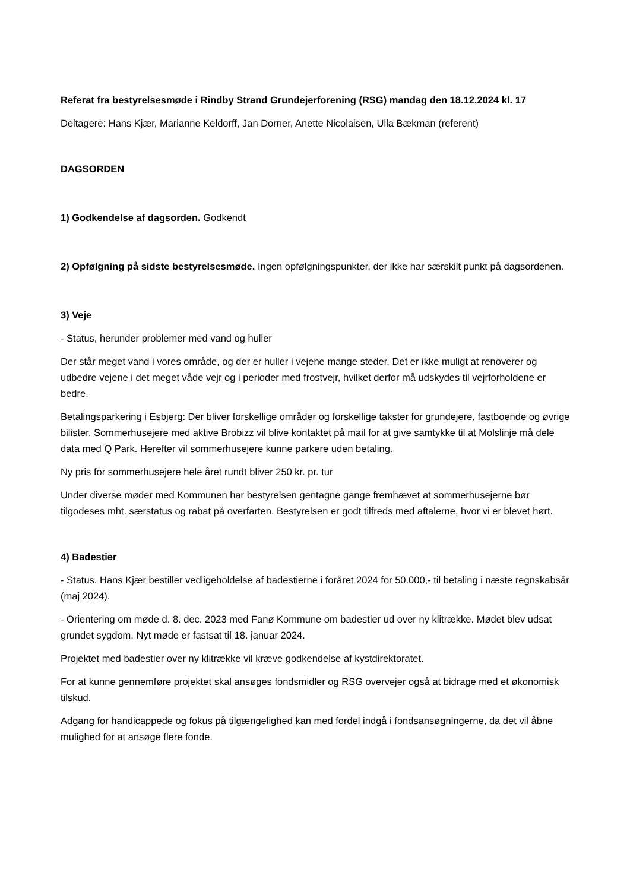Referat fra bestyrelsesmøde i Rindby Strand Grundejerforening (RSG) mandag den 18.12.2024 kl. 17
Deltagere: Hans Kjær, Marianne Keldorff, Jan Dorner, Anette Nicolaisen, Ulla Bækman (referent)
DAGSORDEN
1) Godkendelse af dagsorden. Godkendt
2) Opfølgning på sidste bestyrelsesmøde. Ingen opfølgningspunkter, der ikke har særskilt punkt på dagsordenen.
3) Veje
- Status, herunder problemer med vand og huller
Der står meget vand i vores område, og der er huller i vejene mange steder. Det er ikke muligt at renoverer og udbedre vejene i det meget våde vejr og i perioder med frostvejr, hvilket derfor må udskydes til vejrforholdene er bedre.
Betalingsparkering i Esbjerg: Der bliver forskellige områder og forskellige takster for grundejere, fastboende og øvrige bilister. Sommerhusejere med aktive Brobizz vil blive kontaktet på mail for at give samtykke til at Molslinje må dele data med Q Park. Herefter vil sommerhusejere kunne parkere uden betaling.
Ny pris for sommerhusejere hele året rundt bliver 250 kr. pr. tur
Under diverse møder med Kommunen har bestyrelsen gentagne gange fremhævet at sommerhusejerne bør tilgodeses mht. særstatus og rabat på overfarten. Bestyrelsen er godt tilfreds med aftalerne, hvor vi er blevet hørt.
4) Badestier
- Status. Hans Kjær bestiller vedligeholdelse af badestierne i foråret 2024 for 50.000,- til betaling i næste regnskabsår (maj 2024).
- Orientering om møde d. 8. dec. 2023 med Fanø Kommune om badestier ud over ny klitrække. Mødet blev udsat grundet sygdom. Nyt møde er fastsat til 18. januar 2024.
Projektet med badestier over ny klitrække vil kræve godkendelse af kystdirektoratet.
For at kunne gennemføre projektet skal ansøges fondsmidler og RSG overvejer også at bidrage med et økonomisk tilskud.
Adgang for handicappede og fokus på tilgængelighed kan med fordel indgå i fondsansøgningerne, da det vil åbne mulighed for at ansøge flere fonde.